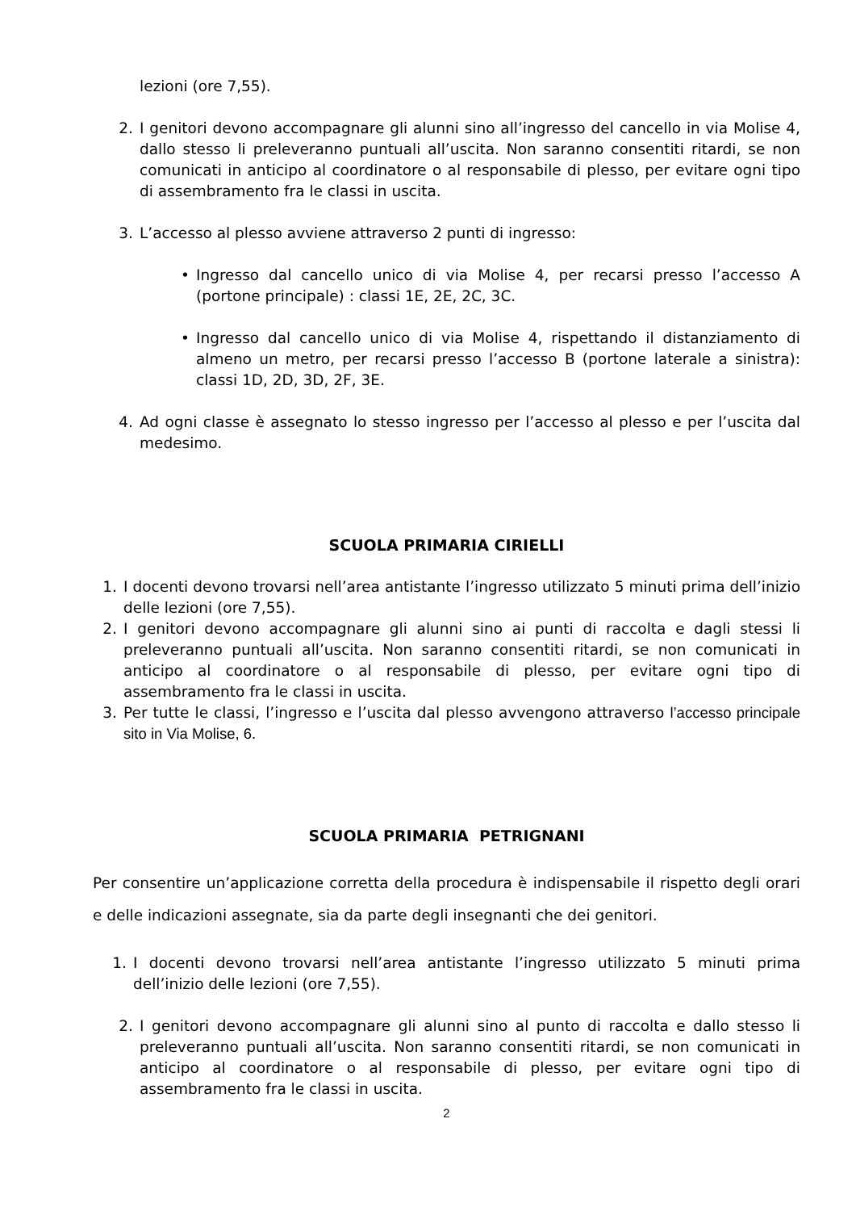lezioni (ore 7,55).
2. I genitori devono accompagnare gli alunni sino all’ingresso del cancello in via Molise 4, dallo stesso li preleveranno puntuali all’uscita. Non saranno consentiti ritardi, se non comunicati in anticipo al coordinatore o al responsabile di plesso, per evitare ogni tipo di assembramento fra le classi in uscita.
3. L’accesso al plesso avviene attraverso 2 punti di ingresso:
• Ingresso dal cancello unico di via Molise 4, per recarsi presso l’accesso A (portone principale) : classi 1E, 2E, 2C, 3C.
• Ingresso dal cancello unico di via Molise 4, rispettando il distanziamento di almeno un metro, per recarsi presso l’accesso B (portone laterale a sinistra): classi 1D, 2D, 3D, 2F, 3E.
4. Ad ogni classe è assegnato lo stesso ingresso per l’accesso al plesso e per l’uscita dal medesimo.
SCUOLA PRIMARIA CIRIELLI
1. I docenti devono trovarsi nell’area antistante l’ingresso utilizzato 5 minuti prima dell’inizio delle lezioni (ore 7,55).
2. I genitori devono accompagnare gli alunni sino ai punti di raccolta e dagli stessi li preleveranno puntuali all’uscita. Non saranno consentiti ritardi, se non comunicati in anticipo al coordinatore o al responsabile di plesso, per evitare ogni tipo di assembramento fra le classi in uscita.
3. Per tutte le classi, l’ingresso e l’uscita dal plesso avvengono attraverso l’accesso principale sito in Via Molise, 6.
SCUOLA PRIMARIA PETRIGNANI
Per consentire un’applicazione corretta della procedura è indispensabile il rispetto degli orari e delle indicazioni assegnate, sia da parte degli insegnanti che dei genitori.
1. I docenti devono trovarsi nell’area antistante l’ingresso utilizzato 5 minuti prima dell’inizio delle lezioni (ore 7,55).
2. I genitori devono accompagnare gli alunni sino al punto di raccolta e dallo stesso li preleveranno puntuali all’uscita. Non saranno consentiti ritardi, se non comunicati in anticipo al coordinatore o al responsabile di plesso, per evitare ogni tipo di assembramento fra le classi in uscita.
2